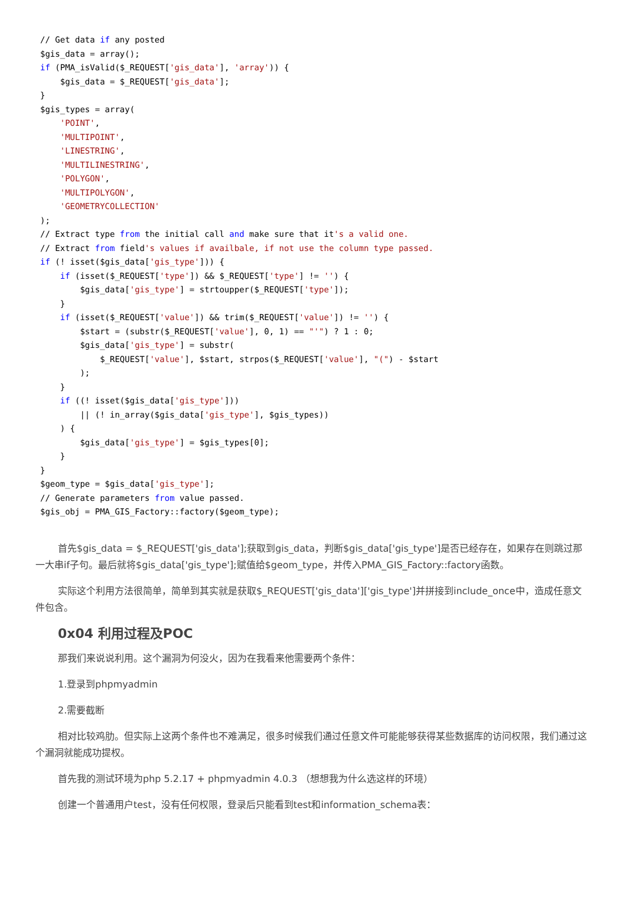// Get data if any posted
$gis_data = array();
if (PMA_isValid($_REQUEST['gis_data'], 'array')) {
    $gis_data = $_REQUEST['gis_data'];
}
$gis_types = array(
    'POINT',
    'MULTIPOINT',
    'LINESTRING',
    'MULTILINESTRING',
    'POLYGON',
    'MULTIPOLYGON',
    'GEOMETRYCOLLECTION'
);
// Extract type from the initial call and make sure that it's a valid one.
// Extract from field's values if availbale, if not use the column type passed.
if (! isset($gis_data['gis_type'])) {
    if (isset($_REQUEST['type']) && $_REQUEST['type'] != '') {
        $gis_data['gis_type'] = strtoupper($_REQUEST['type']);
    }
    if (isset($_REQUEST['value']) && trim($_REQUEST['value']) != '') {
        $start = (substr($_REQUEST['value'], 0, 1) == "'") ? 1 : 0;
        $gis_data['gis_type'] = substr(
            $_REQUEST['value'], $start, strpos($_REQUEST['value'], "(") - $start
        );
    }
    if ((! isset($gis_data['gis_type']))
        || (! in_array($gis_data['gis_type'], $gis_types))
    ) {
        $gis_data['gis_type'] = $gis_types[0];
    }
}
$geom_type = $gis_data['gis_type'];
// Generate parameters from value passed.
$gis_obj = PMA_GIS_Factory::factory($geom_type);
首先$gis_data = $_REQUEST['gis_data'];获取到gis_data，判断$gis_data['gis_type']是否已经存在，如果存在则跳过那一大串if子句。最后就将$gis_data['gis_type'];赋值给$geom_type，并传入PMA_GIS_Factory::factory函数。
实际这个利用方法很简单，简单到其实就是获取$_REQUEST['gis_data']['gis_type']并拼接到include_once中，造成任意文件包含。
0x04 利用过程及POC
那我们来说说利用。这个漏洞为何没火，因为在我看来他需要两个条件：
1.登录到phpmyadmin
2.需要截断
相对比较鸡肋。但实际上这两个条件也不难满足，很多时候我们通过任意文件可能能够获得某些数据库的访问权限，我们通过这个漏洞就能成功提权。
首先我的测试环境为php 5.2.17 + phpmyadmin 4.0.3 （想想我为什么选这样的环境）
创建一个普通用户test，没有任何权限，登录后只能看到test和information_schema表：